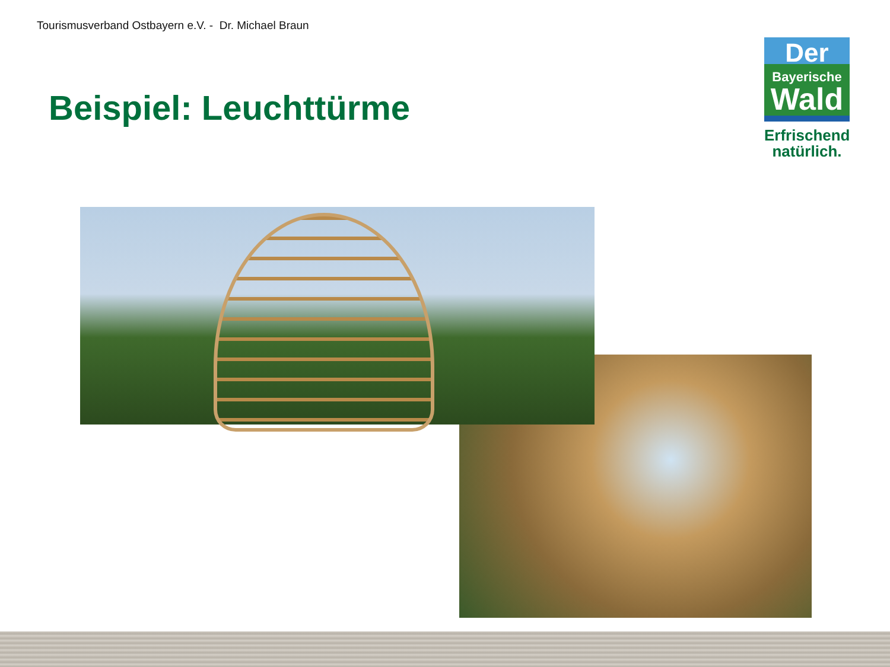Tourismusverband Ostbayern e.V. - Dr. Michael Braun
Beispiel: Leuchttürme
Der
Bayerische
Wald
Erfrischend
natürlich.